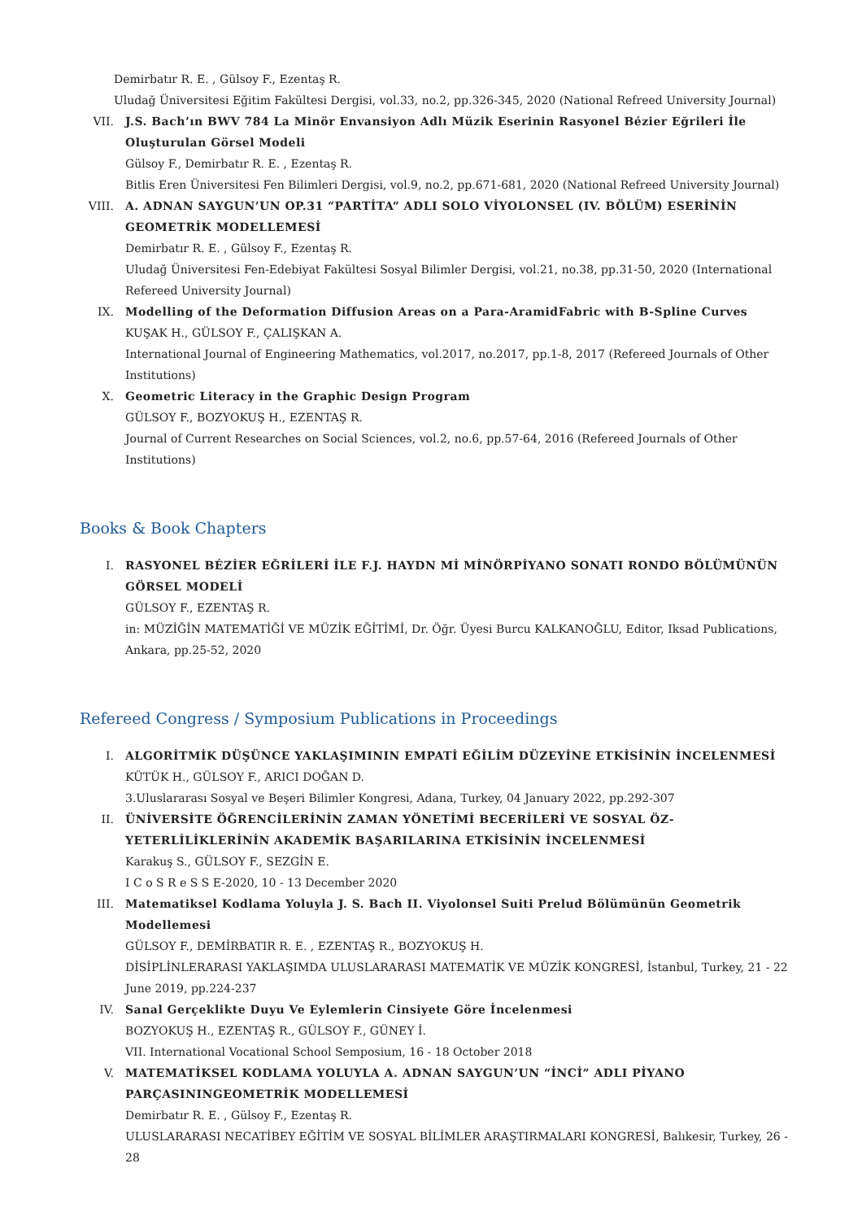Demirbatır R. E. , Gülsoy F., Ezentaş R.
Uludağ Üniversitesi Eğitim Fakültesi Dergisi, vol.33, no.2, pp.326-345, 2020 (National Refreed University Journal)
VII. J.S. Bach’ın BWV 784 La Minör Envansiyon Adlı Müzik Eserinin Rasyonel Bézier Eğrileri İle Oluşturulan Görsel Modeli
Gülsoy F., Demirbatır R. E. , Ezentaş R.
Bitlis Eren Üniversitesi Fen Bilimleri Dergisi, vol.9, no.2, pp.671-681, 2020 (National Refreed University Journal)
VIII. A. ADNAN SAYGUN’UN OP.31 “PARTİTA” ADLI SOLO VİYOLONSEL (IV. BÖLÜM) ESERİNİN GEOMETRİK MODELLEMESİ
Demirbatır R. E. , Gülsoy F., Ezentaş R.
Uludağ Üniversitesi Fen-Edebiyat Fakültesi Sosyal Bilimler Dergisi, vol.21, no.38, pp.31-50, 2020 (International Refereed University Journal)
IX. Modelling of the Deformation Diffusion Areas on a Para-AramidFabric with B-Spline Curves
KUŞAK H., GÜLSOY F., ÇALIŞKAN A.
International Journal of Engineering Mathematics, vol.2017, no.2017, pp.1-8, 2017 (Refereed Journals of Other Institutions)
X. Geometric Literacy in the Graphic Design Program
GÜLSOY F., BOZYOKUŞ H., EZENTAŞ R.
Journal of Current Researches on Social Sciences, vol.2, no.6, pp.57-64, 2016 (Refereed Journals of Other Institutions)
Books & Book Chapters
I. RASYONEL BÉZİER EĞRİLERİ İLE F.J. HAYDN Mİ MİNÖRPİYANO SONATI RONDO BÖLÜMÜNÜN GÖRSEL MODELİ
GÜLSOY F., EZENTAŞ R.
in: MÜZİĞİN MATEMATİĞİ VE MÜZİK EĞİTİMİ, Dr. Öğr. Üyesi Burcu KALKANOĞLU, Editor, Iksad Publications, Ankara, pp.25-52, 2020
Refereed Congress / Symposium Publications in Proceedings
I. ALGORİTMİK DÜŞÜNCE YAKLAŞIMININ EMPATİ EĞİLİM DÜZEYİNE ETKİSİNİN İNCELENMESİ
KÜTÜK H., GÜLSOY F., ARICI DOĞAN D.
3.Uluslararası Sosyal ve Beşeri Bilimler Kongresi, Adana, Turkey, 04 January 2022, pp.292-307
II. ÜNİVERSİTE ÖĞRENCİLERİNİN ZAMAN YÖNETİMİ BECERİLERİ VE SOSYAL ÖZ-YETERLİLİKLERİNİN AKADEMİK BAŞARILARINA ETKİSİNİN İNCELENMESİ
Karakuş S., GÜLSOY F., SEZGİN E.
I C o S R e S S E-2020, 10 - 13 December 2020
III. Matematiksel Kodlama Yoluyla J. S. Bach II. Viyolonsel Suiti Prelud Bölümünün Geometrik Modellemesi
GÜLSOY F., DEMİRBATIR R. E. , EZENTAŞ R., BOZYOKUŞ H.
DİSİPLİNLERARASI YAKLAŞIMDA ULUSLARARASI MATEMATİK VE MÜZİK KONGRESİ, İstanbul, Turkey, 21 - 22 June 2019, pp.224-237
IV. Sanal Gerçeklikte Duyu Ve Eylemlerin Cinsiyete Göre İncelenmesi
BOZYOKUŞ H., EZENTAŞ R., GÜLSOY F., GÜNEY İ.
VII. International Vocational School Semposium, 16 - 18 October 2018
V. MATEMATİKSEL KODLAMA YOLUYLA A. ADNAN SAYGUN’UN “İNCİ” ADLI PİYANO PARÇASININGEOMETRİK MODELLEMESİ
Demirbatır R. E. , Gülsoy F., Ezentaş R.
ULUSLARARASI NECATİBEY EĞİTİM VE SOSYAL BİLİMLER ARAŞTIRMALARI KONGRESİ, Balıkesir, Turkey, 26 - 28